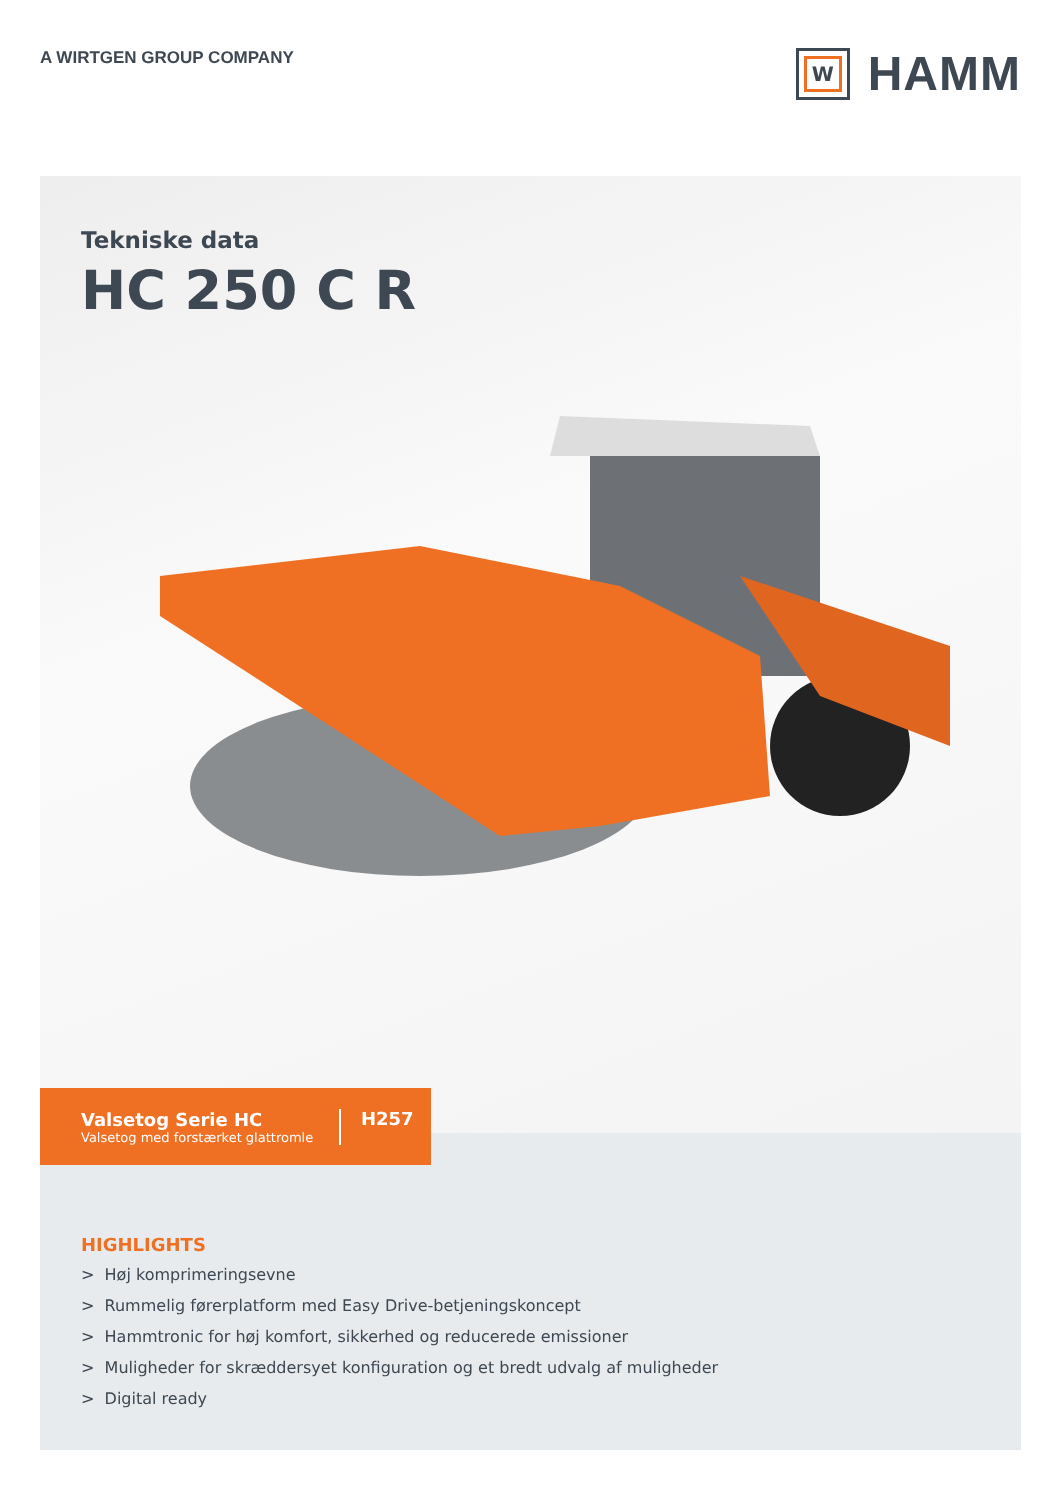A WIRTGEN GROUP COMPANY
W
HAMM
Tekniske data
HC 250 C R
Valsetog Serie HC
Valsetog med forstærket glattromle
H257
HIGHLIGHTS
> Høj komprimeringsevne
> Rummelig førerplatform med Easy Drive-betjeningskoncept
> Hammtronic for høj komfort, sikkerhed og reducerede emissioner
> Muligheder for skræddersyet konfiguration og et bredt udvalg af muligheder
> Digital ready